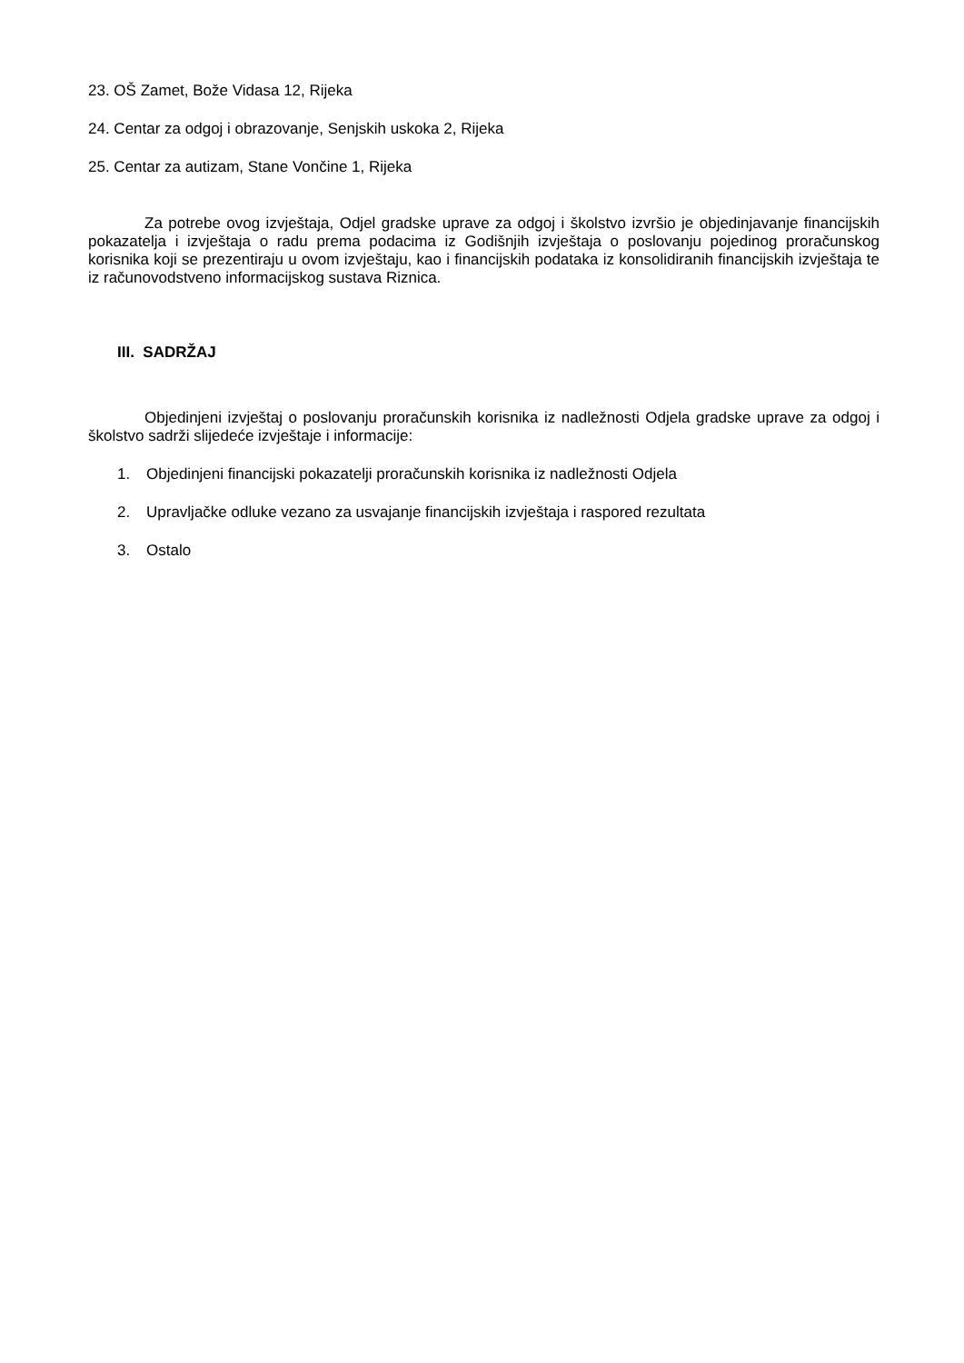23. OŠ Zamet, Bože Vidasa 12, Rijeka
24. Centar za odgoj i obrazovanje, Senjskih uskoka 2, Rijeka
25. Centar za autizam, Stane Vončine 1, Rijeka
Za potrebe ovog izvještaja, Odjel gradske uprave za odgoj i školstvo izvršio je objedinjavanje financijskih pokazatelja i izvještaja o radu prema podacima iz Godišnjih izvještaja o poslovanju pojedinog proračunskog korisnika koji se prezentiraju u ovom izvještaju, kao i financijskih podataka iz konsolidiranih financijskih izvještaja te iz računovodstveno informacijskog sustava Riznica.
III. SADRŽAJ
Objedinjeni izvještaj o poslovanju proračunskih korisnika iz nadležnosti Odjela gradske uprave za odgoj i školstvo sadrži slijedeće izvještaje i informacije:
1. Objedinjeni financijski pokazatelji proračunskih korisnika iz nadležnosti Odjela
2. Upravljačke odluke vezano za usvajanje financijskih izvještaja i raspored rezultata
3. Ostalo